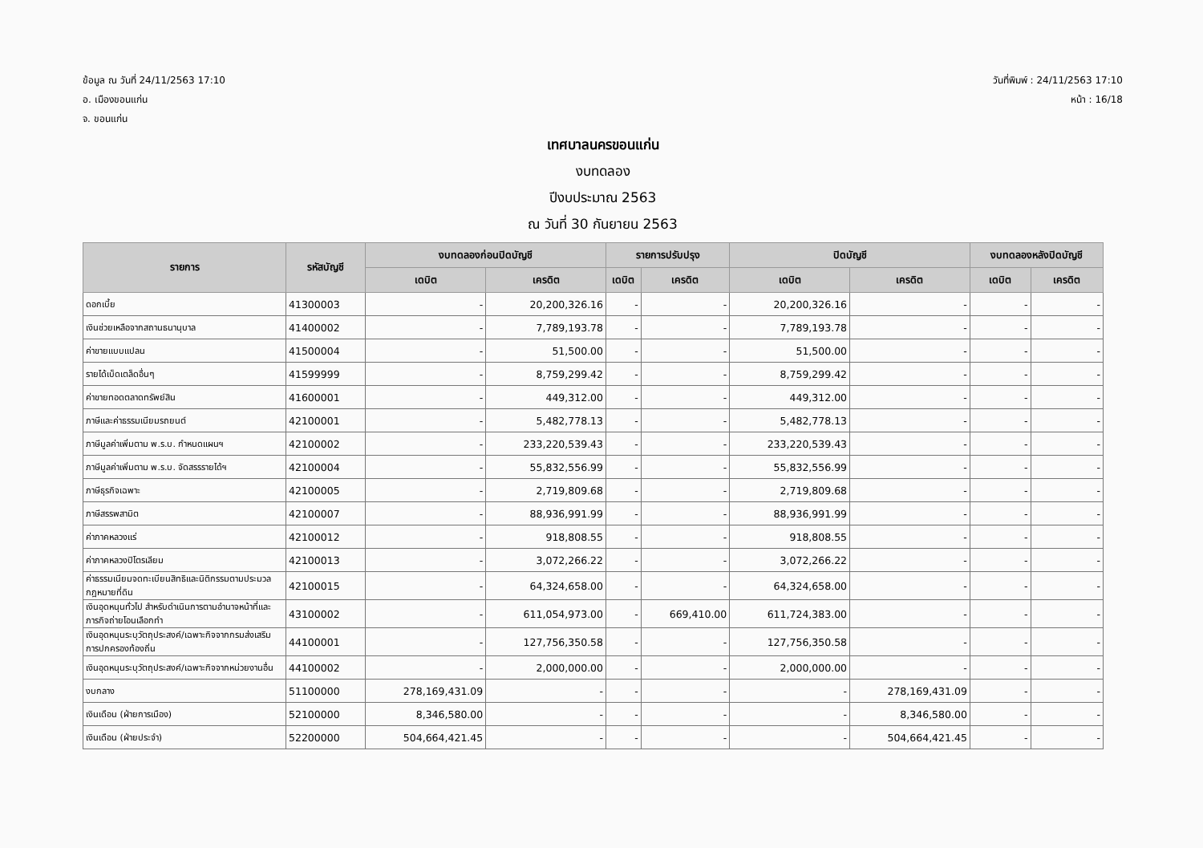ข้อมูล ณ วันที่ 24/11/2563 17:10
อ. เมืองขอนแก่น
จ. ขอนแก่น
วันที่พิมพ์ : 24/11/2563 17:10
หน้า : 16/18
เทศบาลนครขอนแก่น
งบทดลอง
ปีงบประมาณ 2563
ณ วันที่ 30 กันยายน 2563
| รายการ | รหัสบัญชี | งบทดลองก่อนปิดบัญชี | | รายการปรับปรุง | | ปิดบัญชี | | งบทดลองหลังปิดบัญชี | |
| --- | --- | --- | --- | --- | --- | --- | --- | --- | --- |
| | | เดบิต | เครดิต | เดบิต | เครดิต | เดบิต | เครดิต | เดบิต | เครดิต |
| ดอกเบี้ย | 41300003 | - | 20,200,326.16 | - | - | 20,200,326.16 | - | - | - |
| เงินช่วยเหลือจากสถานธนานุบาล | 41400002 | - | 7,789,193.78 | - | - | 7,789,193.78 | - | - | - |
| ค่าขายแบบแปลน | 41500004 | - | 51,500.00 | - | - | 51,500.00 | - | - | - |
| รายได้เบ็ดเตล็ดอื่นๆ | 41599999 | - | 8,759,299.42 | - | - | 8,759,299.42 | - | - | - |
| ค่าขายทอดตลาดทรัพย์สิน | 41600001 | - | 449,312.00 | - | - | 449,312.00 | - | - | - |
| ภาษีและค่าธรรมเนียมรถยนต์ | 42100001 | - | 5,482,778.13 | - | - | 5,482,778.13 | - | - | - |
| ภาษีมูลค่าเพิ่มตาม พ.ร.บ. กำหนดแผนฯ | 42100002 | - | 233,220,539.43 | - | - | 233,220,539.43 | - | - | - |
| ภาษีมูลค่าเพิ่มตาม พ.ร.บ. จัดสรรรายได้ฯ | 42100004 | - | 55,832,556.99 | - | - | 55,832,556.99 | - | - | - |
| ภาษีธุรกิจเฉพาะ | 42100005 | - | 2,719,809.68 | - | - | 2,719,809.68 | - | - | - |
| ภาษีสรรพสามิต | 42100007 | - | 88,936,991.99 | - | - | 88,936,991.99 | - | - | - |
| ค่าภาคหลวงแร่ | 42100012 | - | 918,808.55 | - | - | 918,808.55 | - | - | - |
| ค่าภาคหลวงปิโตรเลียม | 42100013 | - | 3,072,266.22 | - | - | 3,072,266.22 | - | - | - |
| ค่าธรรมเนียมจดทะเบียนสิทธิและนิติกรรมตามประมวลกฎหมายที่ดิน | 42100015 | - | 64,324,658.00 | - | - | 64,324,658.00 | - | - | - |
| เงินอุดหนุนทั่วไป สำหรับดำเนินการตามอำนาจหน้าที่และภารกิจถ่ายโอนเลือกทำ | 43100002 | - | 611,054,973.00 | - | 669,410.00 | 611,724,383.00 | - | - | - |
| เงินอุดหนุนระบุวัตถุประสงค์/เฉพาะกิจจากกรมส่งเสริมการปกครองท้องถิ่น | 44100001 | - | 127,756,350.58 | - | - | 127,756,350.58 | - | - | - |
| เงินอุดหนุนระบุวัตถุประสงค์/เฉพาะกิจจากหน่วยงานอื่น | 44100002 | - | 2,000,000.00 | - | - | 2,000,000.00 | - | - | - |
| งบกลาง | 51100000 | 278,169,431.09 | - | - | - | - | 278,169,431.09 | - | - |
| เงินเดือน (ฝ่ายการเมือง) | 52100000 | 8,346,580.00 | - | - | - | - | 8,346,580.00 | - | - |
| เงินเดือน (ฝ่ายประจำ) | 52200000 | 504,664,421.45 | - | - | - | - | 504,664,421.45 | - | - |